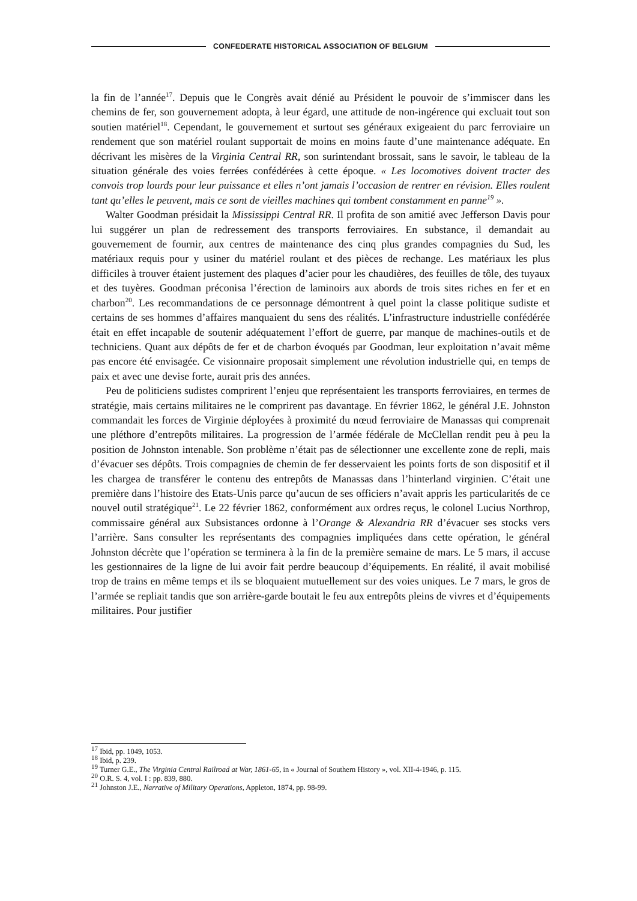CONFEDERATE HISTORICAL ASSOCIATION OF BELGIUM
la fin de l’année<sup>17</sup>. Depuis que le Congrès avait dénié au Président le pouvoir de s’immiscer dans les chemins de fer, son gouvernement adopta, à leur égard, une attitude de non-ingérence qui excluait tout son soutien matériel<sup>18</sup>. Cependant, le gouvernement et surtout ses généraux exigeaient du parc ferroviaire un rendement que son matériel roulant supportait de moins en moins faute d’une maintenance adéquate. En décrivant les misères de la Virginia Central RR, son surintendant brossait, sans le savoir, le tableau de la situation générale des voies ferrées confédérées à cette époque. « Les locomotives doivent tracter des convois trop lourds pour leur puissance et elles n’ont jamais l’occasion de rentrer en révision. Elles roulent tant qu’elles le peuvent, mais ce sont de vieilles machines qui tombent constamment en panne<sup>19</sup> ».
Walter Goodman présidait la Mississippi Central RR. Il profita de son amitié avec Jefferson Davis pour lui suggérer un plan de redressement des transports ferroviaires. En substance, il demandait au gouvernement de fournir, aux centres de maintenance des cinq plus grandes compagnies du Sud, les matériaux requis pour y usiner du matériel roulant et des pièces de rechange. Les matériaux les plus difficiles à trouver étaient justement des plaques d’acier pour les chaudières, des feuilles de tôle, des tuyaux et des tuyères. Goodman préconisa l’érection de laminoirs aux abords de trois sites riches en fer et en charbon<sup>20</sup>. Les recommandations de ce personnage démontrent à quel point la classe politique sudiste et certains de ses hommes d’affaires manquaient du sens des réalités. L’infrastructure industrielle confédérée était en effet incapable de soutenir adéquatement l’effort de guerre, par manque de machines-outils et de techniciens. Quant aux dépôts de fer et de charbon évoqués par Goodman, leur exploitation n’avait même pas encore été envisagée. Ce visionnaire proposait simplement une révolution industrielle qui, en temps de paix et avec une devise forte, aurait pris des années.
Peu de politiciens sudistes comprirent l’enjeu que représentaient les transports ferroviaires, en termes de stratégie, mais certains militaires ne le comprirent pas davantage. En février 1862, le général J.E. Johnston commandait les forces de Virginie déployées à proximité du nœud ferroviaire de Manassas qui comprenait une pléthore d’entrepôts militaires. La progression de l’armée fédérale de McClellan rendit peu à peu la position de Johnston intenable. Son problème n’était pas de sélectionner une excellente zone de repli, mais d’évacuer ses dépôts. Trois compagnies de chemin de fer desservaient les points forts de son dispositif et il les chargea de transférer le contenu des entrepôts de Manassas dans l’hinterland virginien. C’était une première dans l’histoire des Etats-Unis parce qu’aucun de ses officiers n’avait appris les particularités de ce nouvel outil stratégique<sup>21</sup>. Le 22 février 1862, conformément aux ordres reçus, le colonel Lucius Northrop, commissaire général aux Subsistances ordonne à l’Orange & Alexandria RR d’évacuer ses stocks vers l’arrière. Sans consulter les représentants des compagnies impliquées dans cette opération, le général Johnston décrète que l’opération se terminera à la fin de la première semaine de mars. Le 5 mars, il accuse les gestionnaires de la ligne de lui avoir fait perdre beaucoup d’équipements. En réalité, il avait mobilisé trop de trains en même temps et ils se bloquaient mutuellement sur des voies uniques. Le 7 mars, le gros de l’armée se repliait tandis que son arrière-garde boutait le feu aux entrepôts pleins de vivres et d’équipements militaires. Pour justifier
<sup>17</sup> Ibid, pp. 1049, 1053.
<sup>18</sup> Ibid, p. 239.
<sup>19</sup> Turner G.E., The Virginia Central Railroad at War, 1861-65, in « Journal of Southern History », vol. XII-4-1946, p. 115.
<sup>20</sup> O.R. S. 4, vol. I : pp. 839, 880.
<sup>21</sup> Johnston J.E., Narrative of Military Operations, Appleton, 1874, pp. 98-99.